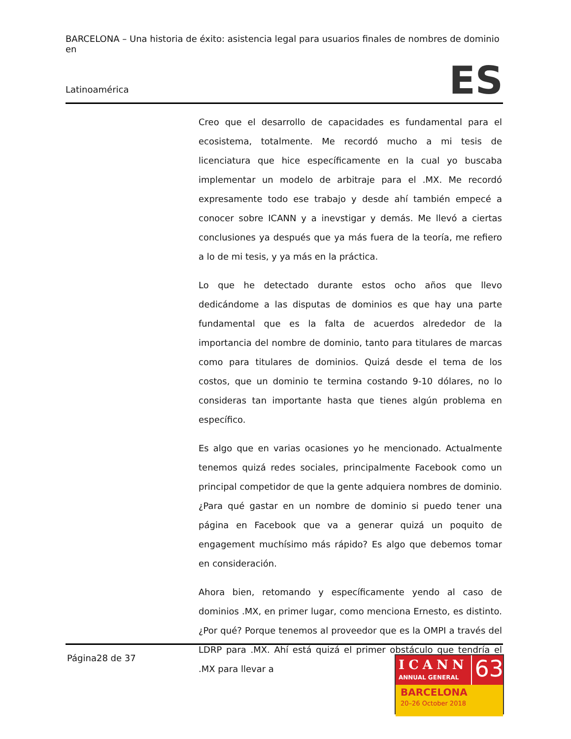BARCELONA – Una historia de éxito: asistencia legal para usuarios finales de nombres de dominio en
Latinoamérica ES
Creo que el desarrollo de capacidades es fundamental para el ecosistema, totalmente. Me recordó mucho a mi tesis de licenciatura que hice específicamente en la cual yo buscaba implementar un modelo de arbitraje para el .MX. Me recordó expresamente todo ese trabajo y desde ahí también empecé a conocer sobre ICANN y a inevstigar y demás. Me llevó a ciertas conclusiones ya después que ya más fuera de la teoría, me refiero a lo de mi tesis, y ya más en la práctica.
Lo que he detectado durante estos ocho años que llevo dedicándome a las disputas de dominios es que hay una parte fundamental que es la falta de acuerdos alrededor de la importancia del nombre de dominio, tanto para titulares de marcas como para titulares de dominios. Quizá desde el tema de los costos, que un dominio te termina costando 9-10 dólares, no lo consideras tan importante hasta que tienes algún problema en específico.
Es algo que en varias ocasiones yo he mencionado. Actualmente tenemos quizá redes sociales, principalmente Facebook como un principal competidor de que la gente adquiera nombres de dominio. ¿Para qué gastar en un nombre de dominio si puedo tener una página en Facebook que va a generar quizá un poquito de engagement muchísimo más rápido? Es algo que debemos tomar en consideración.
Ahora bien, retomando y específicamente yendo al caso de dominios .MX, en primer lugar, como menciona Ernesto, es distinto. ¿Por qué? Porque tenemos al proveedor que es la OMPI a través del LDRP para .MX. Ahí está quizá el primer obstáculo que tendría el .MX para llevar a
Página28 de 37
ICANN
ANNUAL GENERAL
63
BARCELONA
20–26 October 2018